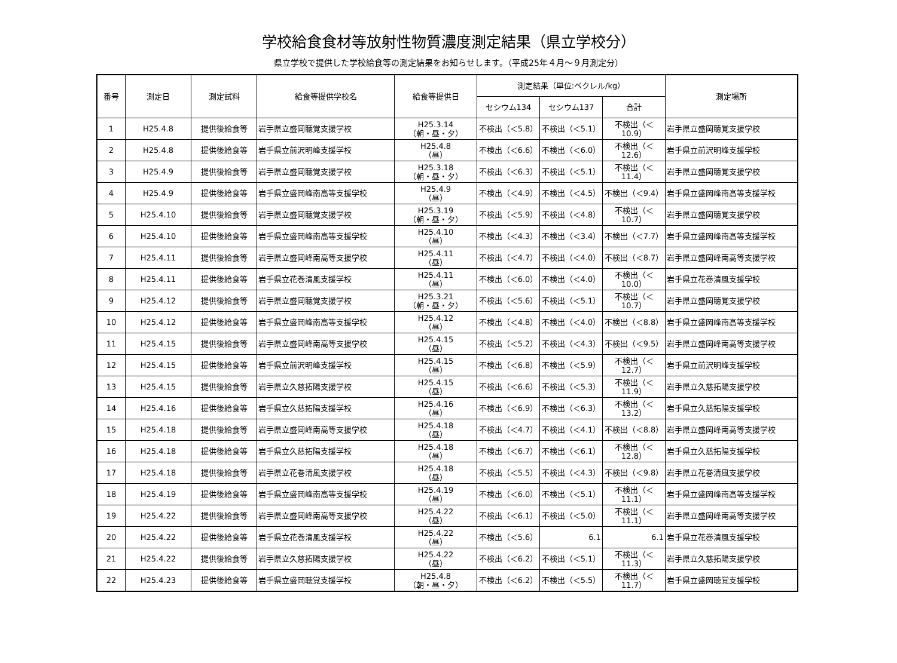学校給食食材等放射性物質濃度測定結果（県立学校分）
県立学校で提供した学校給食等の測定結果をお知らせします。（平成25年４月～９月測定分）
| 番号 | 測定日 | 測定試料 | 給食等提供学校名 | 給食等提供日 | 測定結果（単位:ベクレル/kg） | | | 測定場所 |
| --- | --- | --- | --- | --- | --- | --- | --- | --- |
| | | | | | セシウム134 | セシウム137 | 合計 | |
| 1 | H25.4.8 | 提供後給食等 | 岩手県立盛岡聴覚支援学校 | H25.3.14 （朝・昼・夕） | 不検出（＜5.8） | 不検出（＜5.1） | 不検出（＜10.9） | 岩手県立盛岡聴覚支援学校 |
| 2 | H25.4.8 | 提供後給食等 | 岩手県立前沢明峰支援学校 | H25.4.8 （昼） | 不検出（＜6.6） | 不検出（＜6.0） | 不検出（＜12.6） | 岩手県立前沢明峰支援学校 |
| 3 | H25.4.9 | 提供後給食等 | 岩手県立盛岡聴覚支援学校 | H25.3.18 （朝・昼・夕） | 不検出（＜6.3） | 不検出（＜5.1） | 不検出（＜11.4） | 岩手県立盛岡聴覚支援学校 |
| 4 | H25.4.9 | 提供後給食等 | 岩手県立盛岡峰南高等支援学校 | H25.4.9 （昼） | 不検出（＜4.9） | 不検出（＜4.5） | 不検出（＜9.4） | 岩手県立盛岡峰南高等支援学校 |
| 5 | H25.4.10 | 提供後給食等 | 岩手県立盛岡聴覚支援学校 | H25.3.19 （朝・昼・夕） | 不検出（＜5.9） | 不検出（＜4.8） | 不検出（＜10.7） | 岩手県立盛岡聴覚支援学校 |
| 6 | H25.4.10 | 提供後給食等 | 岩手県立盛岡峰南高等支援学校 | H25.4.10 （昼） | 不検出（＜4.3） | 不検出（＜3.4） | 不検出（＜7.7） | 岩手県立盛岡峰南高等支援学校 |
| 7 | H25.4.11 | 提供後給食等 | 岩手県立盛岡峰南高等支援学校 | H25.4.11 （昼） | 不検出（＜4.7） | 不検出（＜4.0） | 不検出（＜8.7） | 岩手県立盛岡峰南高等支援学校 |
| 8 | H25.4.11 | 提供後給食等 | 岩手県立花巻清風支援学校 | H25.4.11 （昼） | 不検出（＜6.0） | 不検出（＜4.0） | 不検出（＜10.0） | 岩手県立花巻清風支援学校 |
| 9 | H25.4.12 | 提供後給食等 | 岩手県立盛岡聴覚支援学校 | H25.3.21 （朝・昼・夕） | 不検出（＜5.6） | 不検出（＜5.1） | 不検出（＜10.7） | 岩手県立盛岡聴覚支援学校 |
| 10 | H25.4.12 | 提供後給食等 | 岩手県立盛岡峰南高等支援学校 | H25.4.12 （昼） | 不検出（＜4.8） | 不検出（＜4.0） | 不検出（＜8.8） | 岩手県立盛岡峰南高等支援学校 |
| 11 | H25.4.15 | 提供後給食等 | 岩手県立盛岡峰南高等支援学校 | H25.4.15 （昼） | 不検出（＜5.2） | 不検出（＜4.3） | 不検出（＜9.5） | 岩手県立盛岡峰南高等支援学校 |
| 12 | H25.4.15 | 提供後給食等 | 岩手県立前沢明峰支援学校 | H25.4.15 （昼） | 不検出（＜6.8） | 不検出（＜5.9） | 不検出（＜12.7） | 岩手県立前沢明峰支援学校 |
| 13 | H25.4.15 | 提供後給食等 | 岩手県立久慈拓陽支援学校 | H25.4.15 （昼） | 不検出（＜6.6） | 不検出（＜5.3） | 不検出（＜11.9） | 岩手県立久慈拓陽支援学校 |
| 14 | H25.4.16 | 提供後給食等 | 岩手県立久慈拓陽支援学校 | H25.4.16 （昼） | 不検出（＜6.9） | 不検出（＜6.3） | 不検出（＜13.2） | 岩手県立久慈拓陽支援学校 |
| 15 | H25.4.18 | 提供後給食等 | 岩手県立盛岡峰南高等支援学校 | H25.4.18 （昼） | 不検出（＜4.7） | 不検出（＜4.1） | 不検出（＜8.8） | 岩手県立盛岡峰南高等支援学校 |
| 16 | H25.4.18 | 提供後給食等 | 岩手県立久慈拓陽支援学校 | H25.4.18 （昼） | 不検出（＜6.7） | 不検出（＜6.1） | 不検出（＜12.8） | 岩手県立久慈拓陽支援学校 |
| 17 | H25.4.18 | 提供後給食等 | 岩手県立花巻清風支援学校 | H25.4.18 （昼） | 不検出（＜5.5） | 不検出（＜4.3） | 不検出（＜9.8） | 岩手県立花巻清風支援学校 |
| 18 | H25.4.19 | 提供後給食等 | 岩手県立盛岡峰南高等支援学校 | H25.4.19 （昼） | 不検出（＜6.0） | 不検出（＜5.1） | 不検出（＜11.1） | 岩手県立盛岡峰南高等支援学校 |
| 19 | H25.4.22 | 提供後給食等 | 岩手県立盛岡峰南高等支援学校 | H25.4.22 （昼） | 不検出（＜6.1） | 不検出（＜5.0） | 不検出（＜11.1） | 岩手県立盛岡峰南高等支援学校 |
| 20 | H25.4.22 | 提供後給食等 | 岩手県立花巻清風支援学校 | H25.4.22 （昼） | 不検出（＜5.6） | 6.1 | 6.1 | 岩手県立花巻清風支援学校 |
| 21 | H25.4.22 | 提供後給食等 | 岩手県立久慈拓陽支援学校 | H25.4.22 （昼） | 不検出（＜6.2） | 不検出（＜5.1） | 不検出（＜11.3） | 岩手県立久慈拓陽支援学校 |
| 22 | H25.4.23 | 提供後給食等 | 岩手県立盛岡聴覚支援学校 | H25.4.8 （朝・昼・夕） | 不検出（＜6.2） | 不検出（＜5.5） | 不検出（＜11.7） | 岩手県立盛岡聴覚支援学校 |